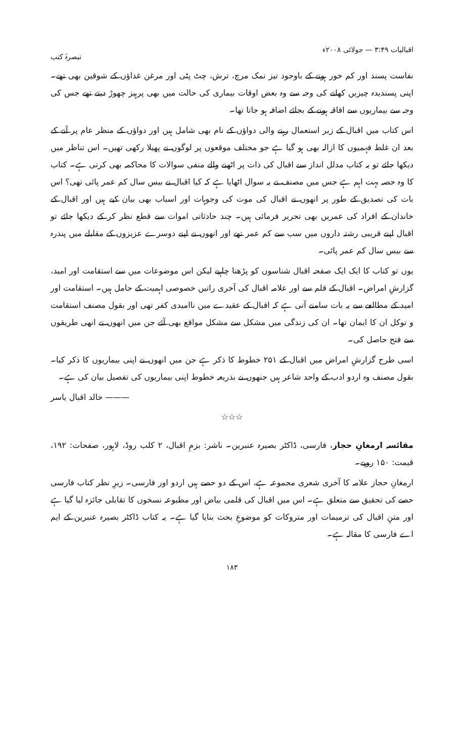اقبالیات ۳:۴۹ — جولائی ۲۰۰۸ء تبصرۂ کتب
نفاست پسند اور کم خور ہونے کے باوجود تیز نمک مرچ، ترش، چٹ پٹی اور مرغن غذاؤں کے شوقین بھی تھے۔ اپنی پسندیدہ چیزیں کھانے کی وجہ سے وہ بعض اوقات بیماری کی حالت میں بھی پرہیز چھوڑ دیتے تھے جس کی وجہ سے بیماریوں سے افاقہ ہونے کے بجائے اضافہ ہو جاتا تھا۔
اس کتاب میں اقبال کے زیر استعمال رہنے والی دواؤں کے نام بھی شامل ہیں اور دواؤں کے منظر عام پر آنے کے بعد ان غلط فہمیوں کا ازالہ بھی ہو گیا ہے جو مختلف موقعوں پر لوگوں نے پھیلا رکھی تھیں۔ اس تناظر میں دیکھا جائے تو یہ کتاب مدلل انداز سے اقبال کی ذات پر اٹھنے والے منفی سوالات کا محاکمہ بھی کرتی ہے۔ کتاب کا وہ حصہ بہت اہم ہے جس میں مصنف نے یہ سوال اٹھایا ہے کہ کیا اقبال نے بیس سال کم عمر پائی تھی؟ اس بات کی تصدیق کے طور پر انھوں نے اقبال کی موت کی وجوہات اور اسباب بھی بیان کیے ہیں اور اقبال کے خاندان کے افراد کی عمریں بھی تحریر فرمائی ہیں۔ چند حادثاتی اموات سے قطع نظر کر کے دیکھا جائے تو اقبال اپنے قریبی رشتہ داروں میں سب سے کم عمر تھے اور انھوں نے اپنے دوسرے عزیزوں کے مقابلے میں پندرہ سے بیس سال کم عمر پائی۔
یوں تو کتاب کا ایک ایک صفحہ اقبال شناسوں کو پڑھنا چاہیے لیکن اس موضوعات میں سے استقامت اور امید، گزارشِ امراض۔ اقبال کے قلم سے اور علامہ اقبال کی آخری راتیں خصوصی اہمیت کے حامل ہیں۔ استقامت اور امید کے مطالعے سے یہ بات سامنے آتی ہے کہ اقبال کے عقیدے میں ناامیدی کفر تھی اور بقول مصنف استقامت و توکل ان کا ایمان تھا۔ ان کی زندگی میں مشکل سے مشکل مواقع بھی آئے جن میں انھوں نے انھی طریقوں سے فتح حاصل کی۔
اسی طرح گزارشِ امراض میں اقبال کے ۲۵۱ خطوط کا ذکر ہے جن میں انھوں نے اپنی بیماریوں کا ذکر کیا۔ بقول مصنف وہ اردو ادب کے واحد شاعر ہیں جنھوں نے بذریعہ خطوط اپنی بیماریوں کی تفصیل بیان کی ہے۔
——— خالد اقبال یاسر
☆☆☆
مقائسہ ارمغانِ حجاز، فارسی، ڈاکٹر بصیرہ عنبرین۔ ناشر: بزمِ اقبال، ۲ کلب روڈ، لاہور، صفحات: ۱۹۲، قیمت: ۱۵۰ روپے۔
ارمغانِ حجاز علامہ کا آخری شعری مجموعہ ہے، اس کے دو حصے ہیں اردو اور فارسی۔ زیرِ نظر کتاب فارسی حصے کی تحقیق سے متعلق ہے۔ اس میں اقبال کی قلمی بیاض اور مطبوعہ نسخوں کا تقابلی جائزہ لیا گیا ہے اور متنِ اقبال کی ترمیمات اور متروکات کو موضوعِ بحث بنایا گیا ہے۔ یہ کتاب ڈاکٹر بصیرہ عنبرین کے ایم اے فارسی کا مقالہ ہے۔
۱۸۳